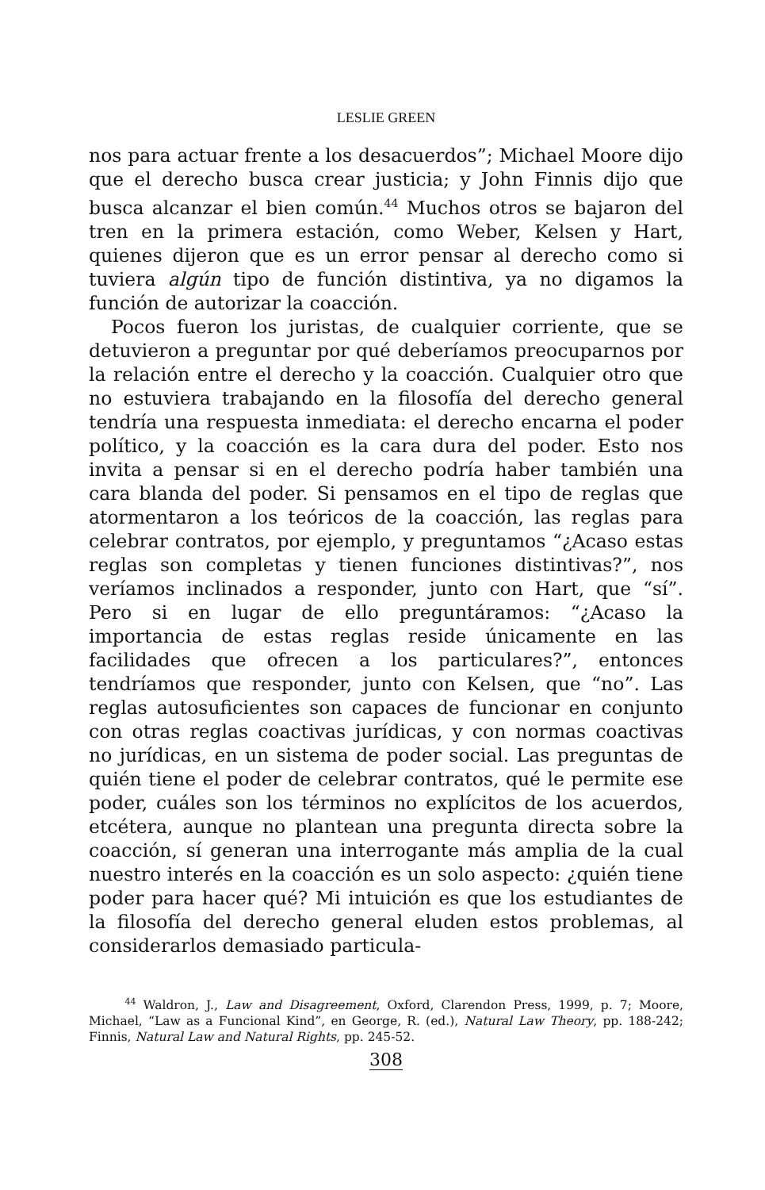LESLIE GREEN
nos para actuar frente a los desacuerdos”; Michael Moore dijo que el derecho busca crear justicia; y John Finnis dijo que busca alcanzar el bien común.<sup>44</sup> Muchos otros se bajaron del tren en la primera estación, como Weber, Kelsen y Hart, quienes dijeron que es un error pensar al derecho como si tuviera algún tipo de función distintiva, ya no digamos la función de autorizar la coacción.
Pocos fueron los juristas, de cualquier corriente, que se detuvieron a preguntar por qué deberíamos preocuparnos por la relación entre el derecho y la coacción. Cualquier otro que no estuviera trabajando en la filosofía del derecho general tendría una respuesta inmediata: el derecho encarna el poder político, y la coacción es la cara dura del poder. Esto nos invita a pensar si en el derecho podría haber también una cara blanda del poder. Si pensamos en el tipo de reglas que atormentaron a los teóricos de la coacción, las reglas para celebrar contratos, por ejemplo, y preguntamos “¿Acaso estas reglas son completas y tienen funciones distintivas?”, nos veríamos inclinados a responder, junto con Hart, que “sí”. Pero si en lugar de ello preguntáramos: “¿Acaso la importancia de estas reglas reside únicamente en las facilidades que ofrecen a los particulares?”, entonces tendríamos que responder, junto con Kelsen, que “no”. Las reglas autosuficientes son capaces de funcionar en conjunto con otras reglas coactivas jurídicas, y con normas coactivas no jurídicas, en un sistema de poder social. Las preguntas de quién tiene el poder de celebrar contratos, qué le permite ese poder, cuáles son los términos no explícitos de los acuerdos, etcétera, aunque no plantean una pregunta directa sobre la coacción, sí generan una interrogante más amplia de la cual nuestro interés en la coacción es un solo aspecto: ¿quién tiene poder para hacer qué? Mi intuición es que los estudiantes de la filosofía del derecho general eluden estos problemas, al considerarlos demasiado particula-
<sup>44</sup> Waldron, J., Law and Disagreement, Oxford, Clarendon Press, 1999, p. 7; Moore, Michael, “Law as a Funcional Kind”, en George, R. (ed.), Natural Law Theory, pp. 188-242; Finnis, Natural Law and Natural Rights, pp. 245-52.
308